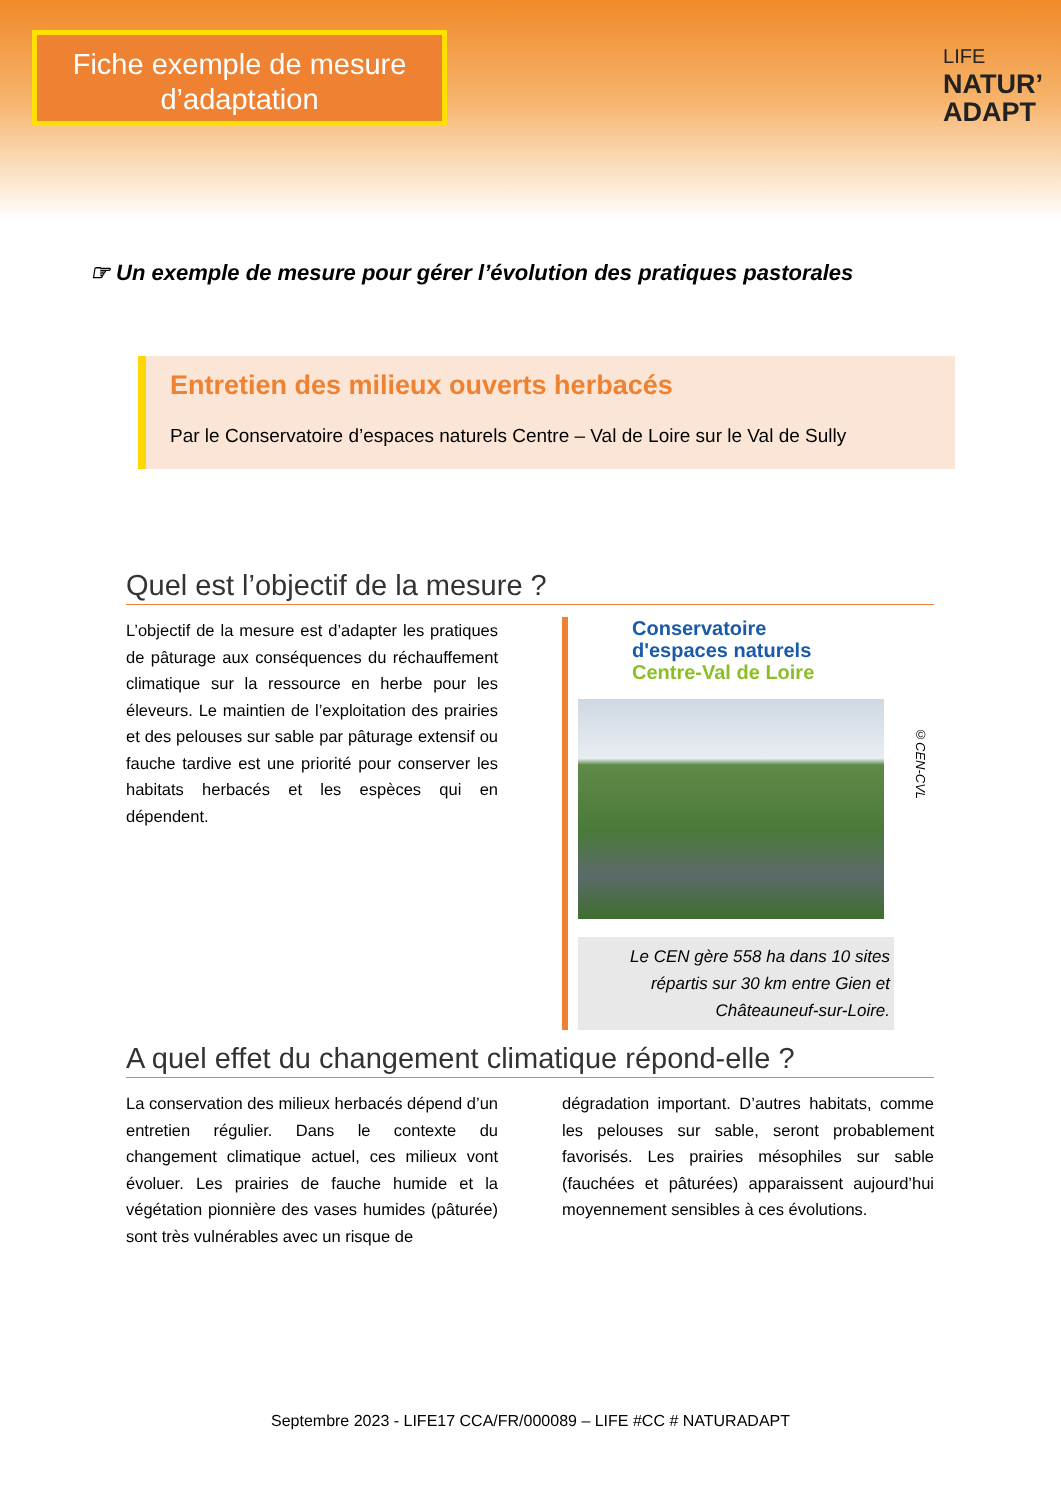Fiche exemple de mesure d’adaptation
LIFE
NATUR’
ADAPT
☞ Un exemple de mesure pour gérer l’évolution des pratiques pastorales
Entretien des milieux ouverts herbacés
Par le Conservatoire d’espaces naturels Centre – Val de Loire sur le Val de Sully
Quel est l’objectif de la mesure ?
L’objectif de la mesure est d’adapter les pratiques de pâturage aux conséquences du réchauffement climatique sur la ressource en herbe pour les éleveurs. Le maintien de l’exploitation des prairies et des pelouses sur sable par pâturage extensif ou fauche tardive est une priorité pour conserver les habitats herbacés et les espèces qui en dépendent.
Conservatoire
d'espaces naturels
Centre-Val de Loire
©CEN-CVL
Le CEN gère 558 ha dans 10 sites répartis sur 30 km entre Gien et Châteauneuf-sur-Loire.
A quel effet du changement climatique répond-elle ?
La conservation des milieux herbacés dépend d’un entretien régulier. Dans le contexte du changement climatique actuel, ces milieux vont évoluer. Les prairies de fauche humide et la végétation pionnière des vases humides (pâturée) sont très vulnérables avec un risque de
dégradation important. D’autres habitats, comme les pelouses sur sable, seront probablement favorisés. Les prairies mésophiles sur sable (fauchées et pâturées) apparaissent aujourd’hui moyennement sensibles à ces évolutions.
Septembre 2023 - LIFE17 CCA/FR/000089 – LIFE #CC # NATURADAPT